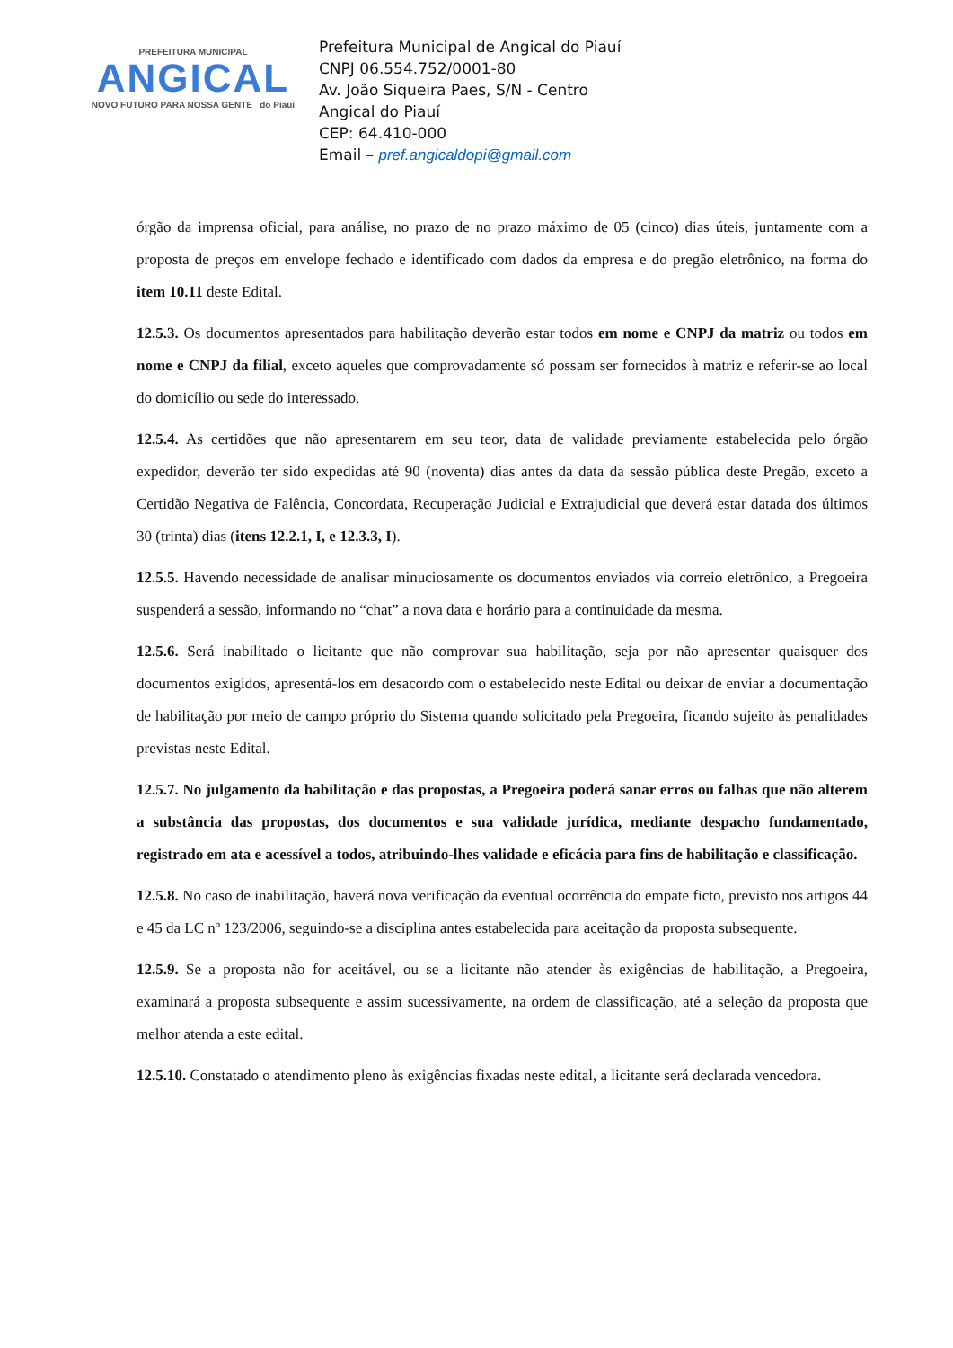PREFEITURA MUNICIPAL
ANGICAL
NOVO FUTURO PARA NOSSA GENTE do Piauí
Prefeitura Municipal de Angical do Piauí
CNPJ 06.554.752/0001-80
Av. João Siqueira Paes, S/N - Centro
Angical do Piauí
CEP: 64.410-000
Email – pref.angicaldopi@gmail.com
órgão da imprensa oficial, para análise, no prazo de no prazo máximo de 05 (cinco) dias úteis, juntamente com a proposta de preços em envelope fechado e identificado com dados da empresa e do pregão eletrônico, na forma do item 10.11 deste Edital.
12.5.3. Os documentos apresentados para habilitação deverão estar todos em nome e CNPJ da matriz ou todos em nome e CNPJ da filial, exceto aqueles que comprovadamente só possam ser fornecidos à matriz e referir-se ao local do domicílio ou sede do interessado.
12.5.4. As certidões que não apresentarem em seu teor, data de validade previamente estabelecida pelo órgão expedidor, deverão ter sido expedidas até 90 (noventa) dias antes da data da sessão pública deste Pregão, exceto a Certidão Negativa de Falência, Concordata, Recuperação Judicial e Extrajudicial que deverá estar datada dos últimos 30 (trinta) dias (itens 12.2.1, I, e 12.3.3, I).
12.5.5. Havendo necessidade de analisar minuciosamente os documentos enviados via correio eletrônico, a Pregoeira suspenderá a sessão, informando no “chat” a nova data e horário para a continuidade da mesma.
12.5.6. Será inabilitado o licitante que não comprovar sua habilitação, seja por não apresentar quaisquer dos documentos exigidos, apresentá-los em desacordo com o estabelecido neste Edital ou deixar de enviar a documentação de habilitação por meio de campo próprio do Sistema quando solicitado pela Pregoeira, ficando sujeito às penalidades previstas neste Edital.
12.5.7. No julgamento da habilitação e das propostas, a Pregoeira poderá sanar erros ou falhas que não alterem a substância das propostas, dos documentos e sua validade jurídica, mediante despacho fundamentado, registrado em ata e acessível a todos, atribuindo-lhes validade e eficácia para fins de habilitação e classificação.
12.5.8. No caso de inabilitação, haverá nova verificação da eventual ocorrência do empate ficto, previsto nos artigos 44 e 45 da LC nº 123/2006, seguindo-se a disciplina antes estabelecida para aceitação da proposta subsequente.
12.5.9. Se a proposta não for aceitável, ou se a licitante não atender às exigências de habilitação, a Pregoeira, examinará a proposta subsequente e assim sucessivamente, na ordem de classificação, até a seleção da proposta que melhor atenda a este edital.
12.5.10. Constatado o atendimento pleno às exigências fixadas neste edital, a licitante será declarada vencedora.